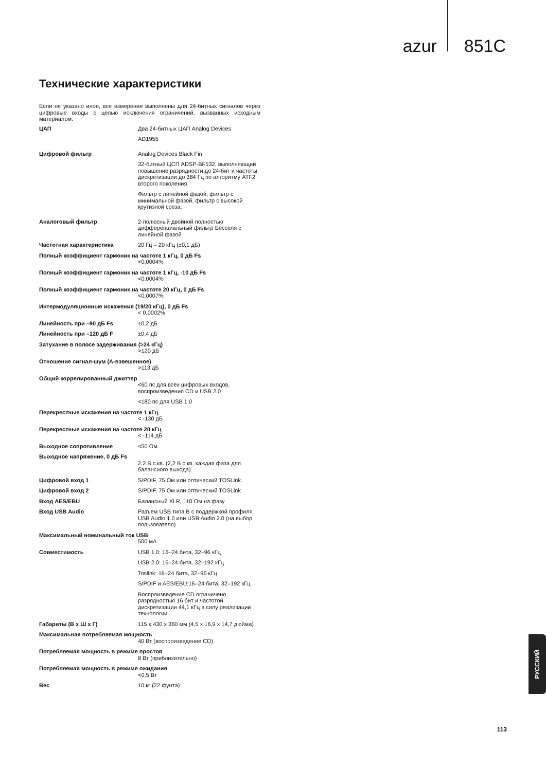azur | 851C
Технические характеристики
Если не указано иное, все измерения выполнены для 24-битных сигналов через цифровые входы с целью исключения ограничений, вызванных исходным материалом.
ЦАП Два 24-битных ЦАП Analog Devices
AD1955
Цифровой фильтр Analog Devices Black Fin
32-битный ЦСП ADSP-BF532, выполняющий повышение разрядности до 24-бит и частоты дискретизации до 384 Гц по алгоритму ATF2 второго поколения
Фильтр с линейной фазой, фильтр с минимальной фазой, фильтр с высокой крутизной среза.
Аналоговый фильтр 2-полюсный двойной полностью дифференциальный фильтр Бесселя с линейной фазой
Частотная характеристика 20 Гц – 20 кГц (±0,1 дБ)
Полный коэффициент гармоник на частоте 1 кГц, 0 дБ Fs
<0,0004%
Полный коэффициент гармоник на частоте 1 кГц, -10 дБ Fs
<0,0004%
Полный коэффициент гармоник на частоте 20 кГц, 0 дБ Fs
<0,0007%
Интермодуляционные искажения (19/20 кГц), 0 дБ Fs
< 0,0002%
Линейность при –90 дБ Fs ±0,2 дБ
Линейность при –120 дБ F ±0,4 дБ
Затухание в полосе задерживания (>24 кГц)
>120 дБ
Отношение сигнал-шум (А-взвешенное)
>113 дБ
Общий коррелированный джиттер
<60 пс для всех цифровых входов, воспроизведения CD и USB 2.0
<180 пс для USB 1.0
Перекрестные искажения на частоте 1 кГц
< -130 дБ
Перекрестные искажения на частоте 20 кГц
< -114 дБ
Выходное сопротивление <50 Ом
Выходное напряжение, 0 дБ Fs
2,2 В с.кв. (2,2 В с.кв. каждая фаза для балансного выхода)
Цифровой вход 1 S/PDIF, 75 Ом или оптический TOSLink
Цифровой вход 2 S/PDIF, 75 Ом или оптический TOSLink
Вход AES/EBU Балансный XLR, 110 Ом на фазу
Вход USB Audio Разъем USB типа B с поддержкой профиля USB Audio 1.0 или USB Audio 2.0 (на выбор пользователя)
Максимальный номинальный ток USB
500 мА
Совместимость USB 1.0: 16–24 бита, 32–96 кГц
USB 2.0: 16–24 бита, 32–192 кГц
Toslink: 16–24 бита, 32–96 кГц
S/PDIF и AES/EBU:16–24 бита, 32–192 кГц
Воспроизведение CD ограничено разрядностью 16 бит и частотой дискретизации 44,1 кГц в силу реализации технологии
Габариты (В x Ш x Г) 115 x 430 x 360 мм (4,5 x 16,9 x 14,7 дюйма)
Максимальная потребляемая мощность
40 Вт (воспроизведение CD)
Потребляемая мощность в режиме простоя
8 Вт (приблизительно)
Потребляемая мощность в режиме ожидания
<0,5 Вт
Вес 10 кг (22 фунта)
РУССКИЙ
113